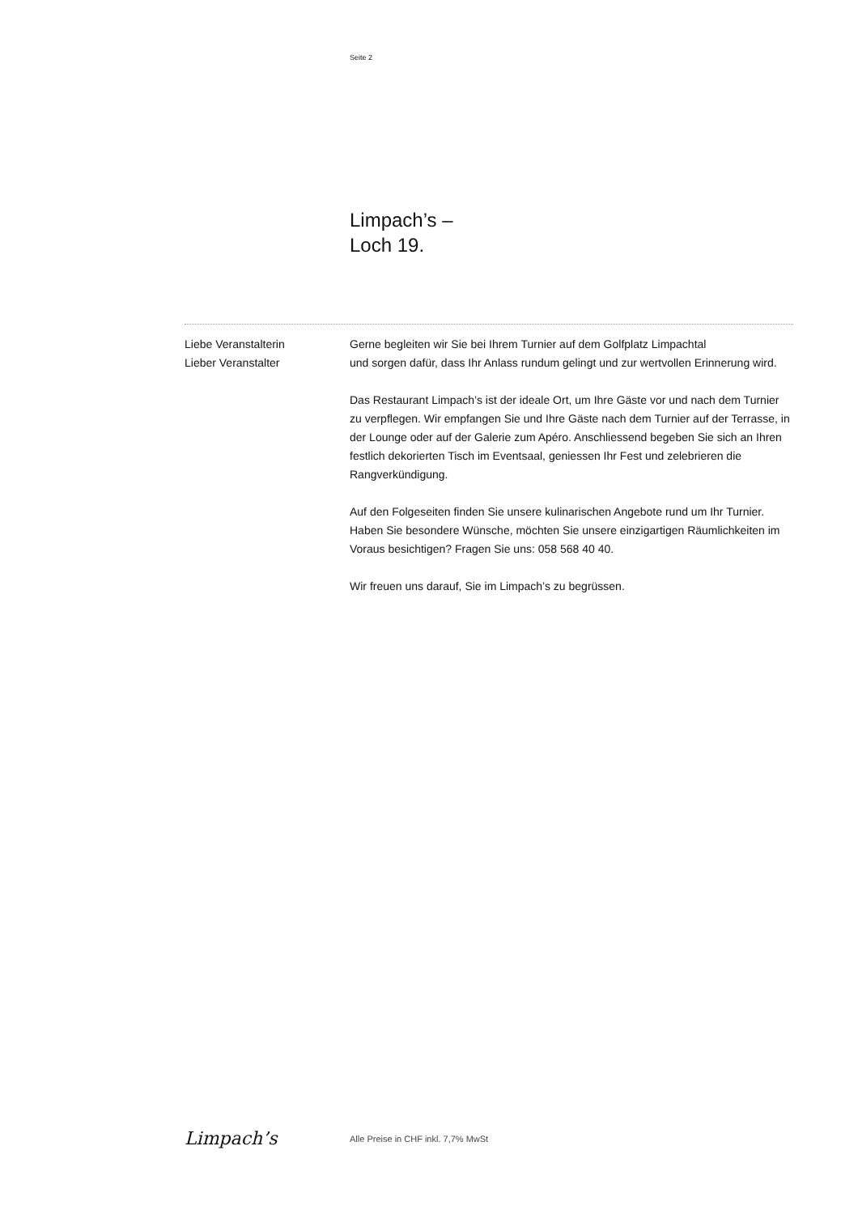Seite 2
Limpach’s –
Loch 19.
Liebe Veranstalterin
Lieber Veranstalter
Gerne begleiten wir Sie bei Ihrem Turnier auf dem Golfplatz Limpachtal
und sorgen dafür, dass Ihr Anlass rundum gelingt und zur wertvollen Erinnerung wird.
Das Restaurant Limpach’s ist der ideale Ort, um Ihre Gäste vor und nach dem Turnier zu verpflegen. Wir empfangen Sie und Ihre Gäste nach dem Turnier auf der Terrasse, in der Lounge oder auf der Galerie zum Apéro. Anschliessend begeben Sie sich an Ihren festlich dekorierten Tisch im Eventsaal, geniessen Ihr Fest und zelebrieren die Rangverkündigung.
Auf den Folgeseiten finden Sie unsere kulinarischen Angebote rund um Ihr Turnier. Haben Sie besondere Wünsche, möchten Sie unsere einzigartigen Räumlichkeiten im Voraus besichtigen? Fragen Sie uns: 058 568 40 40.
Wir freuen uns darauf, Sie im Limpach’s zu begrüssen.
Limpach’s
Alle Preise in CHF inkl. 7,7% MwSt